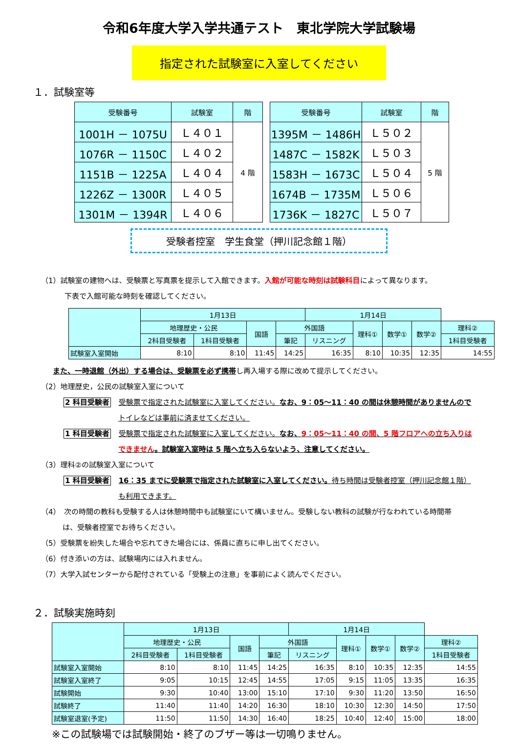令和6年度大学入学共通テスト　東北学院大学試験場
指定された試験室に入室してください
１．試験室等
| 受験番号 | 試験室 | 階 |
| --- | --- | --- |
| 1001H － 1075U | Ｌ４０１ | 4 階 |
| 1076R － 1150C | Ｌ４０２ | |
| 1151B － 1225A | Ｌ４０４ | |
| 1226Z － 1300R | Ｌ４０５ | |
| 1301M － 1394R | Ｌ４０６ | |
| 受験番号 | 試験室 | 階 |
| --- | --- | --- |
| 1395M － 1486H | Ｌ５０２ | 5 階 |
| 1487C － 1582K | Ｌ５０３ | |
| 1583H － 1673C | Ｌ５０４ | |
| 1674B － 1735M | Ｌ５０６ | |
| 1736K － 1827C | Ｌ５０７ | |
受験者控室　学生食堂（押川記念館１階）
（1）試験室の建物へは、受験票と写真票を提示して入館できます。入館が可能な時刻は試験科目によって異なります。
下表で入館可能な時刻を確認してください。
| | 1月13日 | | | | 1月14日 | | | | |
| | 地理歴史・公民 | | 国語 | 外国語 | | 理科① | 数学① | 数学② | 理科② |
| | 2科目受験者 | 1科目受験者 | | 筆記 | リスニング | | | | 1科目受験者 |
| 試験室入室開始 | 8:10 | 8:10 | 11:45 | 14:25 | 16:35 | 8:10 | 10:35 | 12:35 | 14:55 |
また、一時退館（外出）する場合は、受験票を必ず携帯し再入場する際に改めて提示してください。
（2）地理歴史，公民の試験室入室について
2 科目受験者 受験票で指定された試験室に入室してください。なお、9：05～11：40 の間は休憩時間がありませんので
トイレなどは事前に済ませてください。
1 科目受験者 受験票で指定された試験室に入室してください。なお、9：05～11：40 の間、5 階フロアへの立ち入りは
できません。試験室入室時は 5 階へ立ち入らないよう、注意してください。
（3）理科②の試験室入室について
1 科目受験者 16：35 までに受験票で指定された試験室に入室してください。待ち時間は受験者控室（押川記念館１階）
も利用できます。
（4）　次の時間の教科も受験する人は休憩時間中も試験室にいて構いません。受験しない教科の試験が行なわれている時間帯
は、受験者控室でお待ちください。
（5）受験票を紛失した場合や忘れてきた場合には、係員に直ちに申し出てください。
（6）付き添いの方は、試験場内には入れません。
（7）大学入試センターから配付されている「受験上の注意」を事前によく読んでください。
２．試験実施時刻
| | 1月13日 | | | | 1月14日 | | | | |
| | 地理歴史・公民 | | 国語 | 外国語 | | 理科① | 数学① | 数学② | 理科② |
| | 2科目受験者 | 1科目受験者 | | 筆記 | リスニング | | | | 1科目受験者 |
| 試験室入室開始 | 8:10 | 8:10 | 11:45 | 14:25 | 16:35 | 8:10 | 10:35 | 12:35 | 14:55 |
| 試験室入室終了 | 9:05 | 10:15 | 12:45 | 14:55 | 17:05 | 9:15 | 11:05 | 13:35 | 16:35 |
| 試験開始 | 9:30 | 10:40 | 13:00 | 15:10 | 17:10 | 9:30 | 11:20 | 13:50 | 16:50 |
| 試験終了 | 11:40 | 11:40 | 14:20 | 16:30 | 18:10 | 10:30 | 12:30 | 14:50 | 17:50 |
| 試験室退室(予定) | 11:50 | 11:50 | 14:30 | 16:40 | 18:25 | 10:40 | 12:40 | 15:00 | 18:00 |
※この試験場では試験開始・終了のブザー等は一切鳴りません。